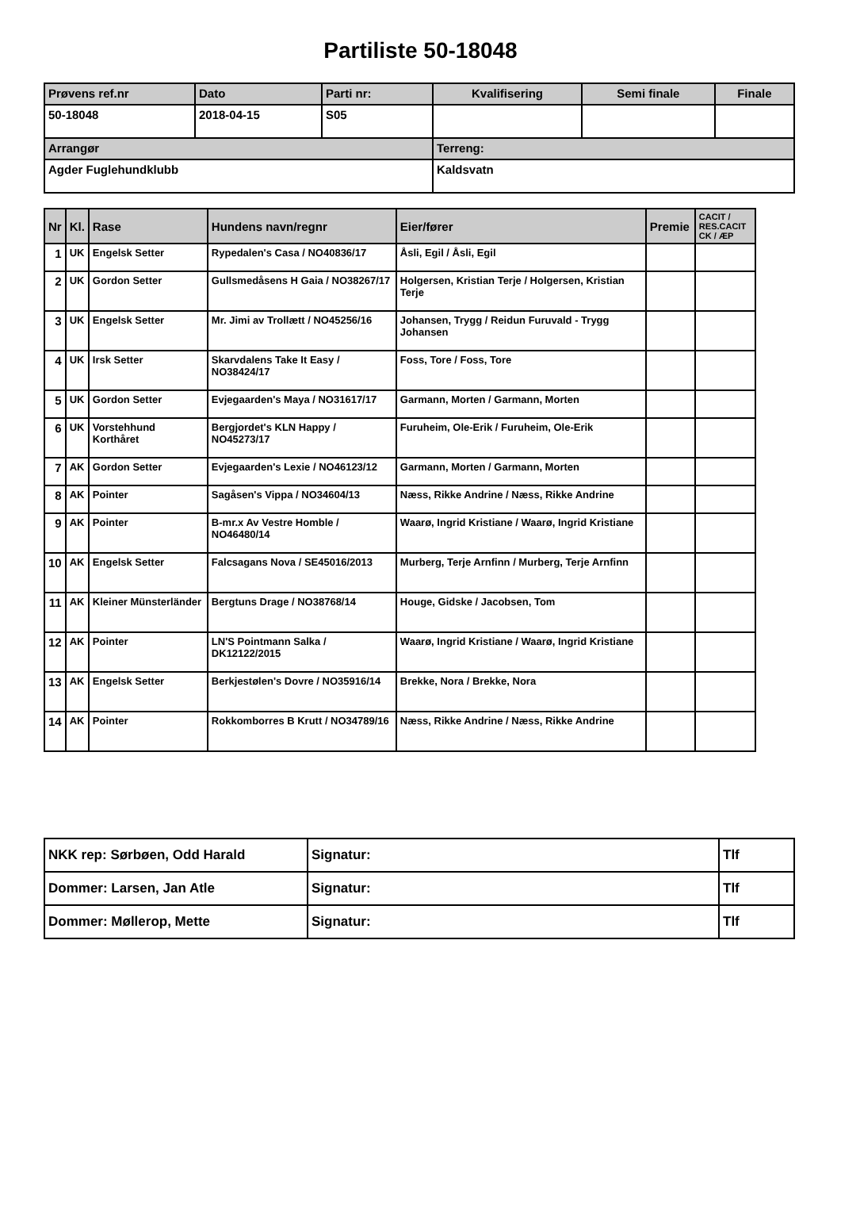Partiliste 50-18048
| Prøvens ref.nr | Dato | Parti nr: | Kvalifisering | Semi finale | Finale |
| --- | --- | --- | --- | --- | --- |
| 50-18048 | 2018-04-15 | S05 | | | |
| Arrangør | | | Terreng: | | |
| Agder Fuglehundklubb | | | Kaldsvatn | | |
| Nr | Kl. | Rase | Hundens navn/regnr | Eier/fører | Premie | CACIT / RES.CACIT CK / ÆP |
| --- | --- | --- | --- | --- | --- | --- |
| 1 | UK | Engelsk Setter | Rypedalen's Casa / NO40836/17 | Åsli, Egil / Åsli, Egil | | |
| 2 | UK | Gordon Setter | Gullsmedåsens H Gaia / NO38267/17 | Holgersen, Kristian Terje / Holgersen, Kristian Terje | | |
| 3 | UK | Engelsk Setter | Mr. Jimi av Trollætt / NO45256/16 | Johansen, Trygg / Reidun Furuvald - Trygg Johansen | | |
| 4 | UK | Irsk Setter | Skarvdalens Take It Easy / NO38424/17 | Foss, Tore / Foss, Tore | | |
| 5 | UK | Gordon Setter | Evjegaarden's Maya / NO31617/17 | Garmann, Morten / Garmann, Morten | | |
| 6 | UK | Vorstehhund Korthåret | Bergjordet's KLN Happy / NO45273/17 | Furuheim, Ole-Erik / Furuheim, Ole-Erik | | |
| 7 | AK | Gordon Setter | Evjegaarden's Lexie / NO46123/12 | Garmann, Morten / Garmann, Morten | | |
| 8 | AK | Pointer | Sagåsen's Vippa / NO34604/13 | Næss, Rikke Andrine / Næss, Rikke Andrine | | |
| 9 | AK | Pointer | B-mr.x Av Vestre Homble / NO46480/14 | Waarø, Ingrid Kristiane / Waarø, Ingrid Kristiane | | |
| 10 | AK | Engelsk Setter | Falcsagans Nova / SE45016/2013 | Murberg, Terje Arnfinn / Murberg, Terje Arnfinn | | |
| 11 | AK | Kleiner Münsterländer | Bergtuns Drage / NO38768/14 | Houge, Gidske / Jacobsen, Tom | | |
| 12 | AK | Pointer | LN'S Pointmann Salka / DK12122/2015 | Waarø, Ingrid Kristiane / Waarø, Ingrid Kristiane | | |
| 13 | AK | Engelsk Setter | Berkjestølen's Dovre / NO35916/14 | Brekke, Nora / Brekke, Nora | | |
| 14 | AK | Pointer | Rokkomborres B Krutt / NO34789/16 | Næss, Rikke Andrine / Næss, Rikke Andrine | | |
| NKK rep: Sørbøen, Odd Harald | Signatur: | Tlf |
| Dommer: Larsen, Jan Atle | Signatur: | Tlf |
| Dommer: Møllerop, Mette | Signatur: | Tlf |